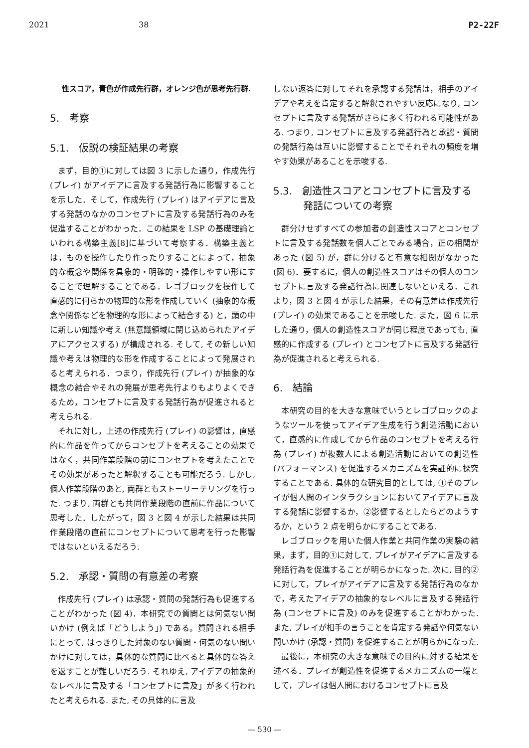2021 38 P2-22F
性スコア，青色が作成先行群，オレンジ色が思考先行群.
5.　考察
5.1.　仮説の検証結果の考察
まず，目的①に対しては図 3 に示した通り，作成先行 (プレイ) がアイデアに言及する発話行為に影響することを示した．そして，作成先行 (プレイ) はアイデアに言及する発話のなかのコンセプトに言及する発話行為のみを促進することがわかった．この結果を LSP の基礎理論といわれる構築主義[8]に基づいて考察する．構築主義とは，ものを操作したり作ったりすることによって，抽象的な概念や関係を具象的・明確的・操作しやすい形にすることで理解することである．レゴブロックを操作して直感的に何らかの物理的な形を作成していく (抽象的な概念や関係などを物理的な形によって結合する) と，頭の中に新しい知識や考え (無意識領域に閉じ込められたアイデアにアクセスする) が構成される. そして, その新しい知識や考えは物理的な形を作成することによって発展されると考えられる．つまり，作成先行 (プレイ) が抽象的な概念の結合やそれの発展が思考先行よりもよりよくできるため，コンセプトに言及する発話行為が促進されると考えられる.
それに対し，上述の作成先行 (プレイ) の影響は，直感的に作品を作ってからコンセプトを考えることの効果ではなく，共同作業段階の前にコンセプトを考えたことでその効果があったと解釈することも可能だろう. しかし, 個人作業段階のあと, 両群ともストーリーテリングを行った. つまり, 両群とも共同作業段階の直前に作品について思考した．したがって，図 3 と図 4 が示した結果は共同作業段階の直前にコンセプトについて思考を行った影響ではないといえるだろう.
5.2.　承認・質問の有意差の考察
作成先行 (プレイ) は承認・質問の発話行為も促進することがわかった (図 4)．本研究での質問とは何気ない問いかけ (例えば「どうしよう」) である。質問される相手にとって, はっきりした対象のない質問・何気のない問いかけに対しては，具体的な質問に比べると具体的な答えを返すことが難しいだろう. それゆえ, アイデアの抽象的なレベルに言及する「コンセプトに言及」が多く行われたと考えられる. また, その具体的に言及
しない返答に対してそれを承認する発話は，相手のアイデアや考えを肯定すると解釈されやすい反応になり, コンセプトに言及する発話がさらに多く行われる可能性がある. つまり, コンセプトに言及する発話行為と承認・質問の発話行為は互いに影響することでそれぞれの頻度を増やす効果があることを示唆する.
5.3.　創造性スコアとコンセプトに言及する
　　　発話についての考察
群分けせずすべての参加者の創造性スコアとコンセプトに言及する発話数を個人ごとでみる場合，正の相関があった (図 5) が，群に分けると有意な相関がなかった (図 6)．要するに，個人の創造性スコアはその個人のコンセプトに言及する発話行為に関連しないといえる．これより，図 3 と図 4 が示した結果，その有意差は作成先行 (プレイ) の効果であることを示唆した. また，図 6 に示した通り，個人の創造性スコアが同じ程度であっても, 直感的に作成する (プレイ) とコンセプトに言及する発話行為が促進されると考えられる.
6.　結論
本研究の目的を大きな意味でいうとレゴブロックのようなツールを使ってアイデア生成を行う創造活動において，直感的に作成してから作品のコンセプトを考える行為 (プレイ) が複数人による創造活動においての創造性 (パフォーマンス) を促進するメカニズムを実証的に探究することである. 具体的な研究目的としては, ①そのプレイが個人間のインタラクションにおいてアイデアに言及する発話に影響するか，②影響するとしたらどのようするか，という 2 点を明らかにすることである.
レゴブロックを用いた個人作業と共同作業の実験の結果，まず，目的①に対して, プレイがアイデアに言及する発話行為を促進することが明らかになった. 次に, 目的②に対して，プレイがアイデアに言及する発話行為のなかで，考えたアイデアの抽象的なレベルに言及する発話行為 (コンセプトに言及) のみを促進することがわかった. また, プレイが相手の言うことを肯定する発話や何気ない問いかけ (承認・質問) を促進することが明らかになった.
最後に，本研究の大きな意味での目的に対する結果を述べる．プレイが創造性を促進するメカニズムの一端として，プレイは個人間におけるコンセプトに言及
— 530 —